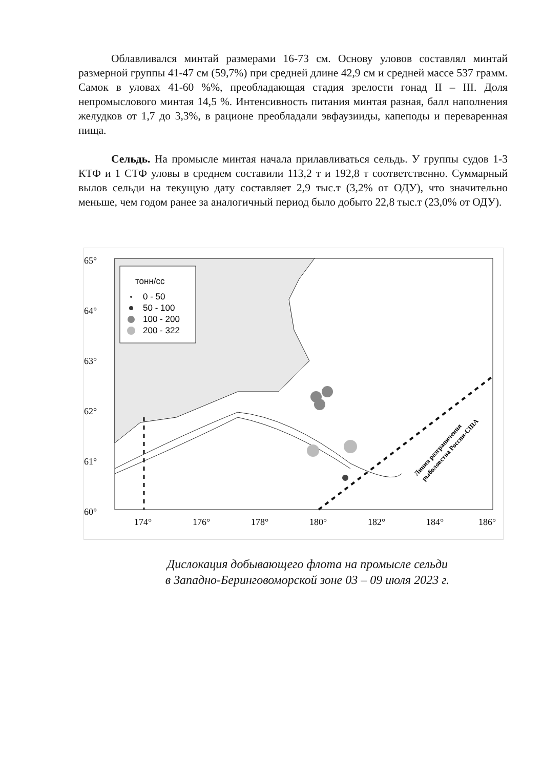Облавливался минтай размерами 16-73 см. Основу уловов составлял минтай размерной группы 41-47 см (59,7%) при средней длине 42,9 см и средней массе 537 грамм. Самок в уловах 41-60 %%, преобладающая стадия зрелости гонад II – III. Доля непромыслового минтая 14,5 %. Интенсивность питания минтая разная, балл наполнения желудков от 1,7 до 3,3%, в рационе преобладали эвфаузииды, капеподы и переваренная пища.
Сельдь. На промысле минтая начала прилавливаться сельдь. У группы судов 1-3 КТФ и 1 СТФ уловы в среднем составили 113,2 т и 192,8 т соответственно. Суммарный вылов сельди на текущую дату составляет 2,9 тыс.т (3,2% от ОДУ), что значительно меньше, чем годом ранее за аналогичный период было добыто 22,8 тыс.т (23,0% от ОДУ).
тонн/сс
0 - 50
50 - 100
100 - 200
200 - 322
65°
64°
63°
62°
61°
60°
174°
176°
178°
180°
182°
184°
186°
Линия разграничения
рыболовства России-США
Дислокация добывающего флота на промысле сельди
в Западно-Беринговоморской зоне 03 – 09 июля 2023 г.